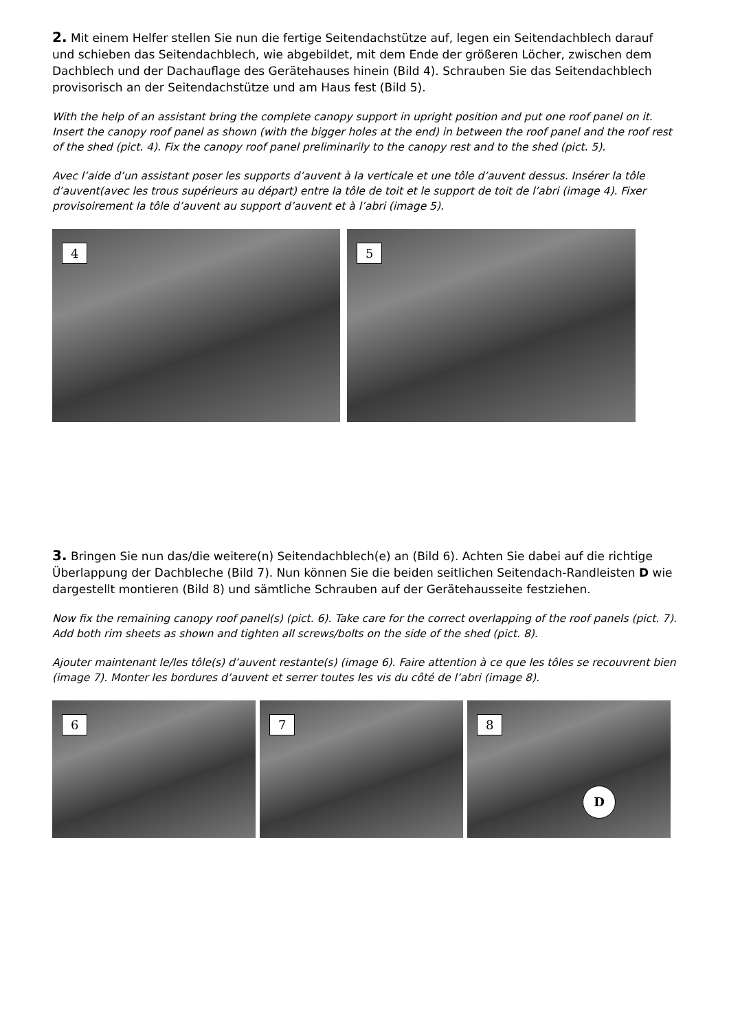2. Mit einem Helfer stellen Sie nun die fertige Seitendachstütze auf, legen ein Seitendachblech darauf und schieben das Seitendachblech, wie abgebildet, mit dem Ende der größeren Löcher, zwischen dem Dachblech und der Dachauflage des Gerätehauses hinein (Bild 4). Schrauben Sie das Seitendachblech provisorisch an der Seitendachstütze und am Haus fest (Bild 5).
With the help of an assistant bring the complete canopy support in upright position and put one roof panel on it. Insert the canopy roof panel as shown (with the bigger holes at the end) in between the roof panel and the roof rest of the shed (pict. 4). Fix the canopy roof panel preliminarily to the canopy rest and to the shed (pict. 5).
Avec l’aide d’un assistant poser les supports d’auvent à la verticale et une tôle d’auvent dessus. Insérer la tôle d’auvent(avec les trous supérieurs au départ) entre la tôle de toit et le support de toit de l’abri (image 4). Fixer provisoirement la tôle d’auvent au support d’auvent et à l’abri (image 5).
4
5
3. Bringen Sie nun das/die weitere(n) Seitendachblech(e) an (Bild 6). Achten Sie dabei auf die richtige Überlappung der Dachbleche (Bild 7). Nun können Sie die beiden seitlichen Seitendach-Randleisten D wie dargestellt montieren (Bild 8) und sämtliche Schrauben auf der Gerätehausseite festziehen.
Now fix the remaining canopy roof panel(s) (pict. 6). Take care for the correct overlapping of the roof panels (pict. 7). Add both rim sheets as shown and tighten all screws/bolts on the side of the shed (pict. 8).
Ajouter maintenant le/les tôle(s) d’auvent restante(s) (image 6). Faire attention à ce que les tôles se recouvrent bien (image 7). Monter les bordures d’auvent et serrer toutes les vis du côté de l’abri (image 8).
6
7
8
D